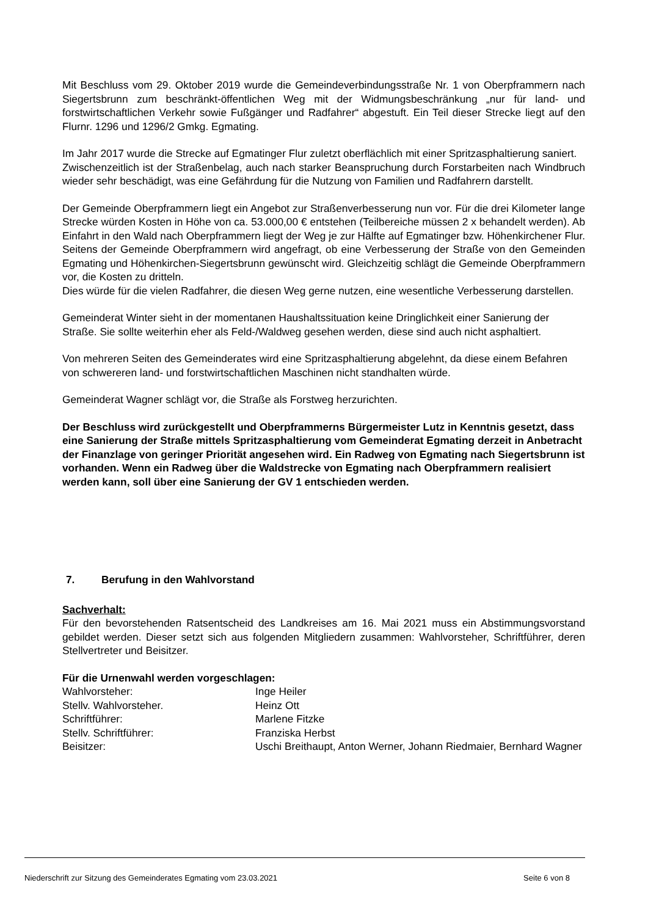Mit Beschluss vom 29. Oktober 2019 wurde die Gemeindeverbindungsstraße Nr. 1 von Oberpframmern nach Siegertsbrunn zum beschränkt-öffentlichen Weg mit der Widmungsbeschränkung „nur für land- und forstwirtschaftlichen Verkehr sowie Fußgänger und Radfahrer“ abgestuft. Ein Teil dieser Strecke liegt auf den Flurnr. 1296 und 1296/2 Gmkg. Egmating.
Im Jahr 2017 wurde die Strecke auf Egmatinger Flur zuletzt oberflächlich mit einer Spritzasphaltierung saniert.
Zwischenzeitlich ist der Straßenbelag, auch nach starker Beanspruchung durch Forstarbeiten nach Windbruch wieder sehr beschädigt, was eine Gefährdung für die Nutzung von Familien und Radfahrern darstellt.
Der Gemeinde Oberpframmern liegt ein Angebot zur Straßenverbesserung nun vor. Für die drei Kilometer lange Strecke würden Kosten in Höhe von ca. 53.000,00 € entstehen (Teilbereiche müssen 2 x behandelt werden). Ab Einfahrt in den Wald nach Oberpframmern liegt der Weg je zur Hälfte auf Egmatinger bzw. Höhenkirchener Flur. Seitens der Gemeinde Oberpframmern wird angefragt, ob eine Verbesserung der Straße von den Gemeinden Egmating und Höhenkirchen-Siegertsbrunn gewünscht wird. Gleichzeitig schlägt die Gemeinde Oberpframmern vor, die Kosten zu dritteln.
Dies würde für die vielen Radfahrer, die diesen Weg gerne nutzen, eine wesentliche Verbesserung darstellen.
Gemeinderat Winter sieht in der momentanen Haushaltssituation keine Dringlichkeit einer Sanierung der Straße. Sie sollte weiterhin eher als Feld-/Waldweg gesehen werden, diese sind auch nicht asphaltiert.
Von mehreren Seiten des Gemeinderates wird eine Spritzasphaltierung abgelehnt, da diese einem Befahren von schwereren land- und forstwirtschaftlichen Maschinen nicht standhalten würde.
Gemeinderat Wagner schlägt vor, die Straße als Forstweg herzurichten.
Der Beschluss wird zurückgestellt und Oberpframmerns Bürgermeister Lutz in Kenntnis gesetzt, dass eine Sanierung der Straße mittels Spritzasphaltierung vom Gemeinderat Egmating derzeit in Anbetracht der Finanzlage von geringer Priorität angesehen wird. Ein Radweg von Egmating nach Siegertsbrunn ist vorhanden. Wenn ein Radweg über die Waldstrecke von Egmating nach Oberpframmern realisiert werden kann, soll über eine Sanierung der GV 1 entschieden werden.
7. Berufung in den Wahlvorstand
Sachverhalt:
Für den bevorstehenden Ratsentscheid des Landkreises am 16. Mai 2021 muss ein Abstimmungsvorstand gebildet werden. Dieser setzt sich aus folgenden Mitgliedern zusammen: Wahlvorsteher, Schriftführer, deren Stellvertreter und Beisitzer.
Für die Urnenwahl werden vorgeschlagen:
Wahlvorsteher: Inge Heiler
Stellv. Wahlvorsteher. Heinz Ott
Schriftführer: Marlene Fitzke
Stellv. Schriftführer: Franziska Herbst
Beisitzer: Uschi Breithaupt, Anton Werner, Johann Riedmaier, Bernhard Wagner
Niederschrift zur Sitzung des Gemeinderates Egmating vom 23.03.2021 Seite 6 von 8